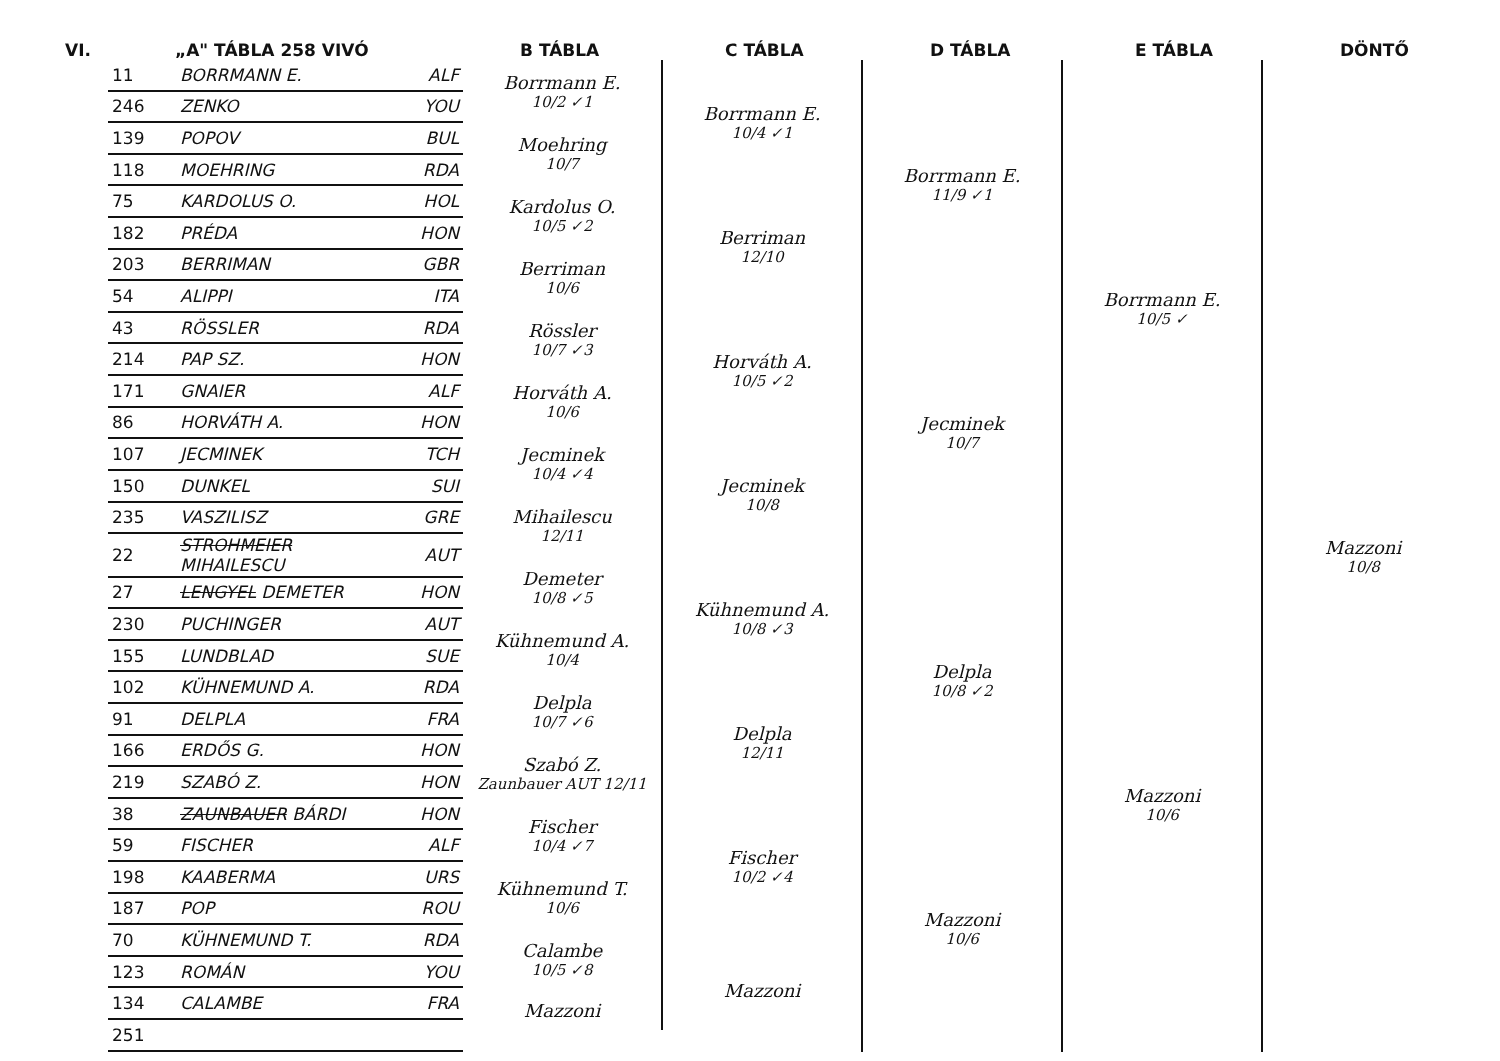VI. „A" TÁBLA 258 VIVÓ B TÁBLA C TÁBLA D TÁBLA E TÁBLA DÖNTŐ
| 11 | BORRMANN E. | ALF |
| 246 | ZENKO | YOU |
| 139 | POPOV | BUL |
| 118 | MOEHRING | RDA |
| 75 | KARDOLUS O. | HOL |
| 182 | PRÉDA | HON |
| 203 | BERRIMAN | GBR |
| 54 | ALIPPI | ITA |
| 43 | RÖSSLER | RDA |
| 214 | PAP SZ. | HON |
| 171 | GNAIER | ALF |
| 86 | HORVÁTH A. | HON |
| 107 | JECMINEK | TCH |
| 150 | DUNKEL | SUI |
| 235 | VASZILISZ | GRE |
| 22 | STROHMEIER MIHAILESCU | AUT |
| 27 | LENGYEL DEMETER | HON |
| 230 | PUCHINGER | AUT |
| 155 | LUNDBLAD | SUE |
| 102 | KÜHNEMUND A. | RDA |
| 91 | DELPLA | FRA |
| 166 | ERDŐS G. | HON |
| 219 | SZABÓ Z. | HON |
| 38 | ZAUNBAUER BÁRDI | HON |
| 59 | FISCHER | ALF |
| 198 | KAABERMA | URS |
| 187 | POP | ROU |
| 70 | KÜHNEMUND T. | RDA |
| 123 | ROMÁN | YOU |
| 134 | CALAMBE | FRA |
| 251 | | |
Borrmann E.
10/2 ✓1
Moehring
10/7
Kardolus O.
10/5 ✓2
Berriman
10/6
Rössler
10/7 ✓3
Horváth A.
10/6
Jecminek
10/4 ✓4
Mihailescu
12/11
Demeter
10/8 ✓5
Kühnemund A.
10/4
Delpla
10/7 ✓6
Szabó Z.
Zaunbauer AUT 12/11
Fischer
10/4 ✓7
Kühnemund T.
10/6
Calambe
10/5 ✓8
Mazzoni
Borrmann E.
10/4 ✓1
Berriman
12/10
Horváth A.
10/5 ✓2
Jecminek
10/8
Kühnemund A.
10/8 ✓3
Delpla
12/11
Fischer
10/2 ✓4
Mazzoni
Borrmann E.
11/9 ✓1
Jecminek
10/7
Delpla
10/8 ✓2
Mazzoni
10/6
Borrmann E.
10/5 ✓
Mazzoni
10/6
Mazzoni
10/8